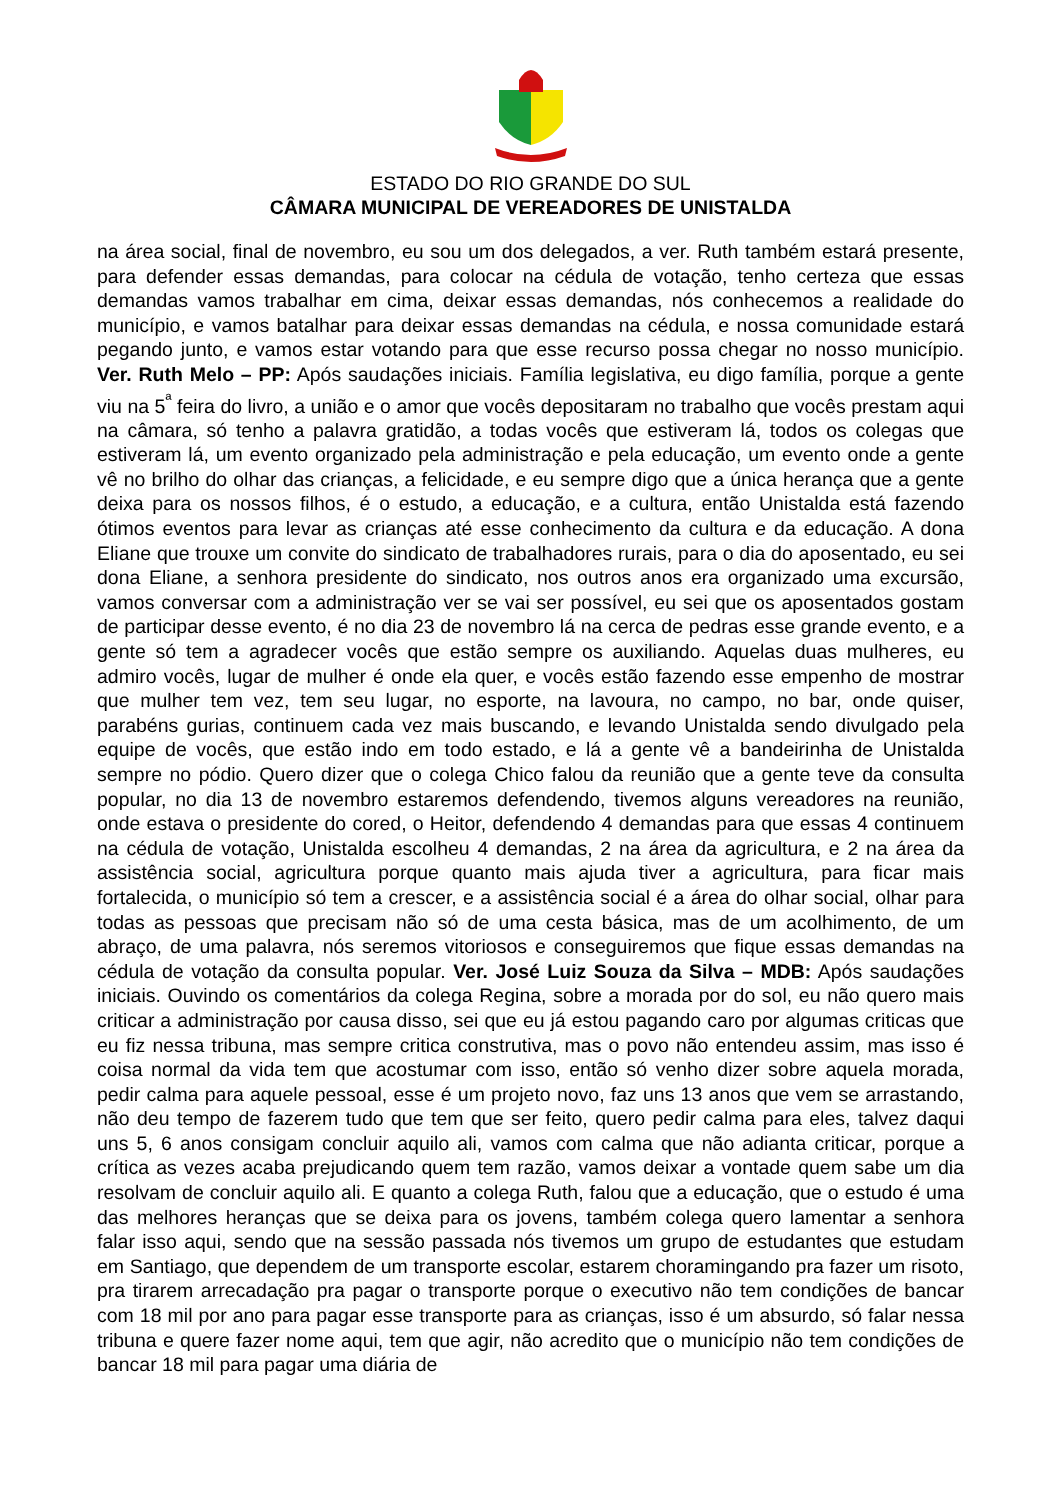ESTADO DO RIO GRANDE DO SUL
CÂMARA MUNICIPAL DE VEREADORES DE UNISTALDA
na área social, final de novembro, eu sou um dos delegados, a ver. Ruth também estará presente, para defender essas demandas, para colocar na cédula de votação, tenho certeza que essas demandas vamos trabalhar em cima, deixar essas demandas, nós conhecemos a realidade do município, e vamos batalhar para deixar essas demandas na cédula, e nossa comunidade estará pegando junto, e vamos estar votando para que esse recurso possa chegar no nosso município. Ver. Ruth Melo – PP: Após saudações iniciais. Família legislativa, eu digo família, porque a gente viu na 5<sup>ª</sup> feira do livro, a união e o amor que vocês depositaram no trabalho que vocês prestam aqui na câmara, só tenho a palavra gratidão, a todas vocês que estiveram lá, todos os colegas que estiveram lá, um evento organizado pela administração e pela educação, um evento onde a gente vê no brilho do olhar das crianças, a felicidade, e eu sempre digo que a única herança que a gente deixa para os nossos filhos, é o estudo, a educação, e a cultura, então Unistalda está fazendo ótimos eventos para levar as crianças até esse conhecimento da cultura e da educação. A dona Eliane que trouxe um convite do sindicato de trabalhadores rurais, para o dia do aposentado, eu sei dona Eliane, a senhora presidente do sindicato, nos outros anos era organizado uma excursão, vamos conversar com a administração ver se vai ser possível, eu sei que os aposentados gostam de participar desse evento, é no dia 23 de novembro lá na cerca de pedras esse grande evento, e a gente só tem a agradecer vocês que estão sempre os auxiliando. Aquelas duas mulheres, eu admiro vocês, lugar de mulher é onde ela quer, e vocês estão fazendo esse empenho de mostrar que mulher tem vez, tem seu lugar, no esporte, na lavoura, no campo, no bar, onde quiser, parabéns gurias, continuem cada vez mais buscando, e levando Unistalda sendo divulgado pela equipe de vocês, que estão indo em todo estado, e lá a gente vê a bandeirinha de Unistalda sempre no pódio. Quero dizer que o colega Chico falou da reunião que a gente teve da consulta popular, no dia 13 de novembro estaremos defendendo, tivemos alguns vereadores na reunião, onde estava o presidente do cored, o Heitor, defendendo 4 demandas para que essas 4 continuem na cédula de votação, Unistalda escolheu 4 demandas, 2 na área da agricultura, e 2 na área da assistência social, agricultura porque quanto mais ajuda tiver a agricultura, para ficar mais fortalecida, o município só tem a crescer, e a assistência social é a área do olhar social, olhar para todas as pessoas que precisam não só de uma cesta básica, mas de um acolhimento, de um abraço, de uma palavra, nós seremos vitoriosos e conseguiremos que fique essas demandas na cédula de votação da consulta popular. Ver. José Luiz Souza da Silva – MDB: Após saudações iniciais. Ouvindo os comentários da colega Regina, sobre a morada por do sol, eu não quero mais criticar a administração por causa disso, sei que eu já estou pagando caro por algumas criticas que eu fiz nessa tribuna, mas sempre critica construtiva, mas o povo não entendeu assim, mas isso é coisa normal da vida tem que acostumar com isso, então só venho dizer sobre aquela morada, pedir calma para aquele pessoal, esse é um projeto novo, faz uns 13 anos que vem se arrastando, não deu tempo de fazerem tudo que tem que ser feito, quero pedir calma para eles, talvez daqui uns 5, 6 anos consigam concluir aquilo ali, vamos com calma que não adianta criticar, porque a crítica as vezes acaba prejudicando quem tem razão, vamos deixar a vontade quem sabe um dia resolvam de concluir aquilo ali. E quanto a colega Ruth, falou que a educação, que o estudo é uma das melhores heranças que se deixa para os jovens, também colega quero lamentar a senhora falar isso aqui, sendo que na sessão passada nós tivemos um grupo de estudantes que estudam em Santiago, que dependem de um transporte escolar, estarem choramingando pra fazer um risoto, pra tirarem arrecadação pra pagar o transporte porque o executivo não tem condições de bancar com 18 mil por ano para pagar esse transporte para as crianças, isso é um absurdo, só falar nessa tribuna e quere fazer nome aqui, tem que agir, não acredito que o município não tem condições de bancar 18 mil para pagar uma diária de